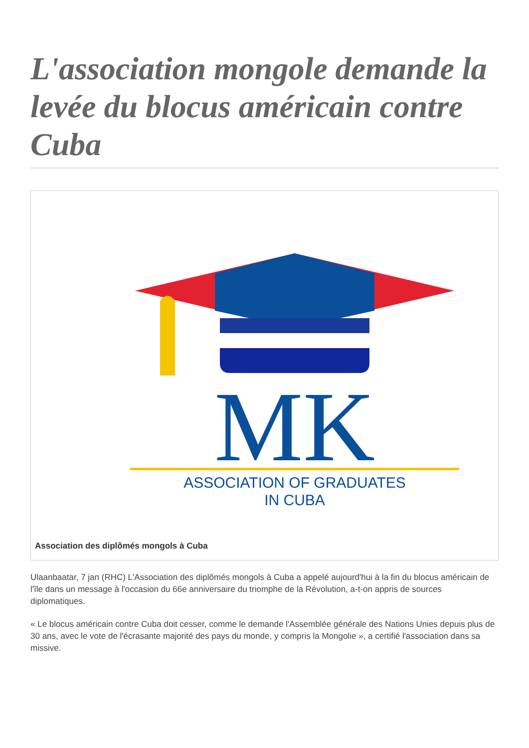L'association mongole demande la levée du blocus américain contre Cuba
MK
ASSOCIATION OF GRADUATES
IN CUBA
Association des diplômés mongols à Cuba
Ulaanbaatar, 7 jan (RHC) L'Association des diplômés mongols à Cuba a appelé aujourd'hui à la fin du blocus américain de l'île dans un message à l'occasion du 66e anniversaire du triomphe de la Révolution, a-t-on appris de sources diplomatiques.
« Le blocus américain contre Cuba doit cesser, comme le demande l'Assemblée générale des Nations Unies depuis plus de 30 ans, avec le vote de l'écrasante majorité des pays du monde, y compris la Mongolie », a certifié l'association dans sa missive.